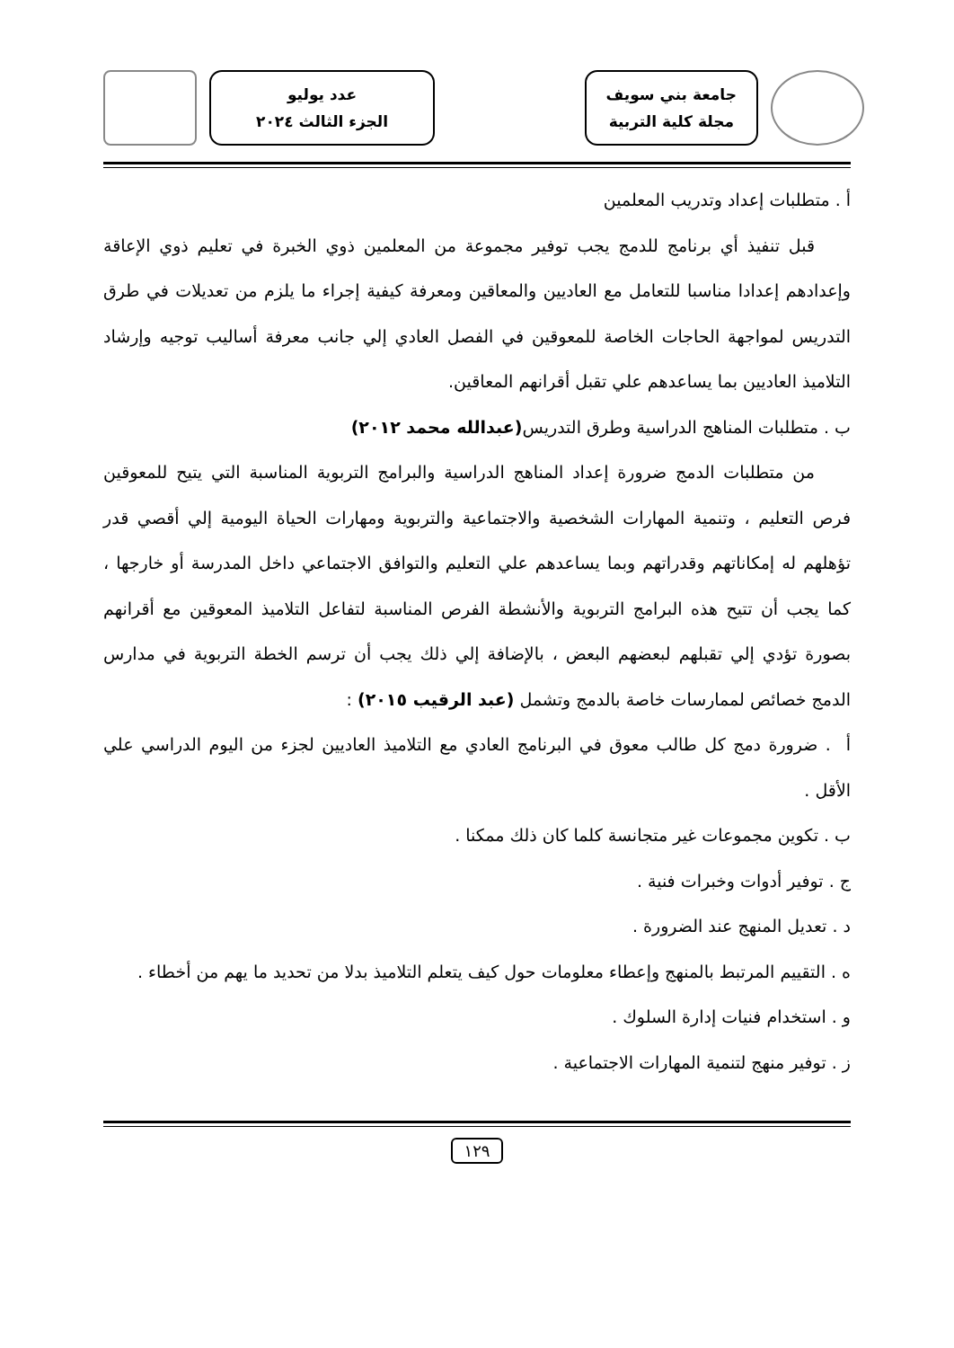جامعة بني سويف
مجلة كلية التربية
عدد يوليو
الجزء الثالث ٢٠٢٤
أ . متطلبات إعداد وتدريب المعلمين
قبل تنفيذ أي برنامج للدمج يجب توفير مجموعة من المعلمين ذوي الخبرة في تعليم ذوي الإعاقة وإعدادهم إعدادا مناسبا للتعامل مع العاديين والمعاقين ومعرفة كيفية إجراء ما يلزم من تعديلات في طرق التدريس لمواجهة الحاجات الخاصة للمعوقين في الفصل العادي إلي جانب معرفة أساليب توجيه وإرشاد التلاميذ العاديين بما يساعدهم علي تقبل أقرانهم المعاقين.
ب . متطلبات المناهج الدراسية وطرق التدريس(عبدالله محمد ٢٠١٢)
من متطلبات الدمج ضرورة إعداد المناهج الدراسية والبرامج التربوية المناسبة التي يتيح للمعوقين فرص التعليم ، وتنمية المهارات الشخصية والاجتماعية والتربوية ومهارات الحياة اليومية إلي أقصي قدر تؤهلهم له إمكاناتهم وقدراتهم وبما يساعدهم علي التعليم والتوافق الاجتماعي داخل المدرسة أو خارجها ، كما يجب أن تتيح هذه البرامج التربوية والأنشطة الفرص المناسبة لتفاعل التلاميذ المعوقين مع أقرانهم بصورة تؤدي إلي تقبلهم لبعضهم البعض ، بالإضافة إلي ذلك يجب أن ترسم الخطة التربوية في مدارس الدمج خصائص لممارسات خاصة بالدمج وتشمل (عبد الرقيب ٢٠١٥) :
أ . ضرورة دمج كل طالب معوق في البرنامج العادي مع التلاميذ العاديين لجزء من اليوم الدراسي علي الأقل .
ب . تكوين مجموعات غير متجانسة كلما كان ذلك ممكنا .
ج . توفير أدوات وخبرات فنية .
د . تعديل المنهج عند الضرورة .
ه . التقييم المرتبط بالمنهج وإعطاء معلومات حول كيف يتعلم التلاميذ بدلا من تحديد ما يهم من أخطاء .
و . استخدام فنيات إدارة السلوك .
ز . توفير منهج لتنمية المهارات الاجتماعية .
١٢٩